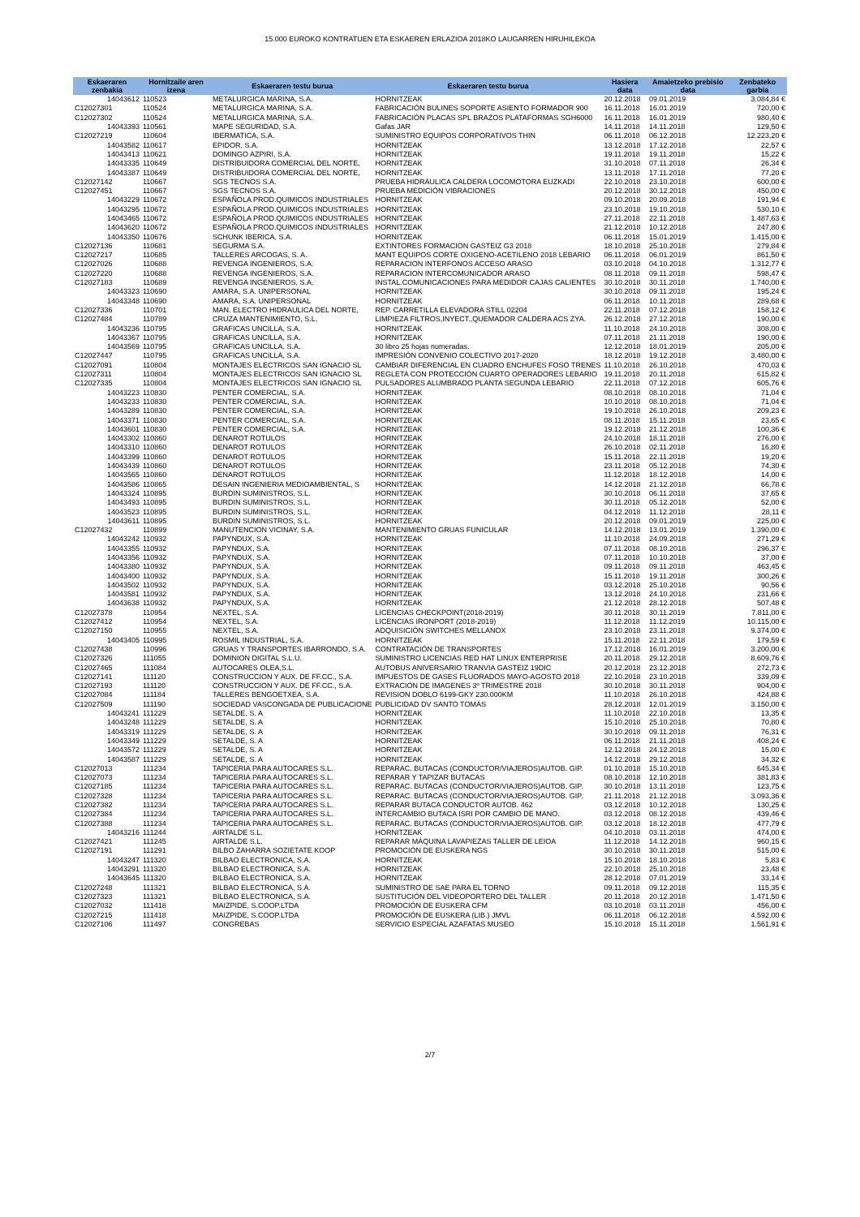15.000 EUROKO KONTRATUEN ETA ESKAEREN ERLAZIOA 2018KO LAUGARREN HIRUHILEKOA
| Eskaeraren zenbakia | Hornitzaile aren izena | Eskaeraren testu burua | Eskaeraren testu burua | Hasiera data | Amaietzeko prebisio data | Zenbateko garbia |
| --- | --- | --- | --- | --- | --- | --- |
| 14043612 | 110523 | METALURGICA MARINA, S.A. | HORNITZEAK | 20.12.2018 | 09.01.2019 | 3.084,84 € |
| C12027301 | 110524 | METALURGICA MARINA, S.A. | FABRICACIÓN BULINES SOPORTE ASIENTO FORMADOR 900 | 16.11.2018 | 16.01.2019 | 720,00 € |
| C12027302 | 110524 | METALURGICA MARINA, S.A. | FABRICACIÓN PLACAS SPL BRAZOS PLATAFORMAS SGH6000 | 16.11.2018 | 16.01.2019 | 980,40 € |
| 14043393 | 110561 | MAPE SEGURIDAD, S.A. | Gafas JAR | 14.11.2018 | 14.11.2018 | 129,50 € |
| C12027219 | 110604 | IBERMATICA, S.A. | SUMINISTRO EQUIPOS CORPORATIVOS THIN | 06.11.2018 | 06.12.2018 | 12.223,20 € |
| 14043582 | 110617 | EPIDOR, S.A. | HORNITZEAK | 13.12.2018 | 17.12.2018 | 22,57 € |
| 14043413 | 110621 | DOMINGO AZPIRI, S.A. | HORNITZEAK | 19.11.2018 | 19.11.2018 | 15,22 € |
| 14043335 | 110649 | DISTRIBUIDORA COMERCIAL DEL NORTE, | HORNITZEAK | 31.10.2018 | 07.11.2018 | 26,34 € |
| 14043387 | 110649 | DISTRIBUIDORA COMERCIAL DEL NORTE, | HORNITZEAK | 13.11.2018 | 17.11.2018 | 77,20 € |
| C12027142 | 110667 | SGS TECNOS S.A. | PRUEBA HIDRÁULICA CALDERA LOCOMOTORA EUZKADI | 22.10.2018 | 23.10.2018 | 600,00 € |
| C12027451 | 110667 | SGS TECNOS S.A. | PRUEBA MEDICIÓN VIBRACIONES | 20.12.2018 | 30.12.2018 | 450,00 € |
| 14043229 | 110672 | ESPAÑOLA PROD.QUIMICOS INDUSTRIALES | HORNITZEAK | 09.10.2018 | 20.09.2018 | 191,94 € |
| 14043295 | 110672 | ESPAÑOLA PROD.QUIMICOS INDUSTRIALES | HORNITZEAK | 23.10.2018 | 19.10.2018 | 530,10 € |
| 14043465 | 110672 | ESPAÑOLA PROD.QUIMICOS INDUSTRIALES | HORNITZEAK | 27.11.2018 | 22.11.2018 | 1.487,63 € |
| 14043620 | 110672 | ESPAÑOLA PROD.QUIMICOS INDUSTRIALES | HORNITZEAK | 21.12.2018 | 10.12.2018 | 247,80 € |
| 14043350 | 110676 | SCHUNK IBERICA, S.A. | HORNITZEAK | 06.11.2018 | 15.01.2019 | 1.415,00 € |
| C12027136 | 110681 | SEGURMA S.A. | EXTINTORES FORMACION GASTEIZ G3 2018 | 18.10.2018 | 25.10.2018 | 279,84 € |
| C12027217 | 110685 | TALLERES ARCOGAS, S. A. | MANT EQUIPOS CORTE OXIGENO-ACETILENO 2018 LEBARIO | 06.11.2018 | 06.01.2019 | 861,50 € |
| C12027026 | 110688 | REVENGA INGENIEROS, S.A. | REPARACION INTERFONOS ACCESO ARASO | 03.10.2018 | 04.10.2018 | 1.312,77 € |
| C12027220 | 110688 | REVENGA INGENIEROS, S.A. | REPARACION INTERCOMUNICADOR ARASO | 08.11.2018 | 09.11.2018 | 598,47 € |
| C12027183 | 110689 | REVENGA INGENIEROS, S.A. | INSTAL.COMUNICACIONES PARA MEDIDOR CAJAS CALIENTES | 30.10.2018 | 30.11.2018 | 1.740,00 € |
| 14043323 | 110690 | AMARA, S.A. UNIPERSONAL | HORNITZEAK | 30.10.2018 | 09.11.2018 | 195,24 € |
| 14043348 | 110690 | AMARA, S.A. UNIPERSONAL | HORNITZEAK | 06.11.2018 | 10.11.2018 | 289,68 € |
| C12027336 | 110701 | MAN. ELECTRO HIDRAULICA DEL NORTE, | REP. CARRETILLA ELEVADORA STILL 02204 | 22.11.2018 | 07.12.2018 | 158,12 € |
| C12027484 | 110789 | CRUZA MANTENIMIENTO, S.L. | LIMPIEZA FILTROS,INYECT.,QUEMADOR CALDERA ACS ZYA. | 26.12.2018 | 27.12.2018 | 190,00 € |
| 14043236 | 110795 | GRAFICAS UNCILLA, S.A. | HORNITZEAK | 11.10.2018 | 24.10.2018 | 308,00 € |
| 14043367 | 110795 | GRAFICAS UNCILLA, S.A. | HORNITZEAK | 07.11.2018 | 21.11.2018 | 190,00 € |
| 14043569 | 110795 | GRAFICAS UNCILLA, S.A. | 30 libro 25 hojas numeradas. | 12.12.2018 | 18.01.2019 | 205,00 € |
| C12027447 | 110795 | GRAFICAS UNCILLA, S.A. | IMPRESIÓN CONVENIO COLECTIVO 2017-2020 | 18.12.2018 | 19.12.2018 | 3.480,00 € |
| C12027091 | 110804 | MONTAJES ELECTRICOS SAN IGNACIO SL | CAMBIAR DIFERENCIAL EN CUADRO ENCHUFES FOSO TRENES | 11.10.2018 | 26.10.2018 | 470,03 € |
| C12027311 | 110804 | MONTAJES ELECTRICOS SAN IGNACIO SL | REGLETA CON PROTECCIÓN CUARTO OPERADORES LEBARIO | 19.11.2018 | 20.11.2018 | 615,82 € |
| C12027335 | 110804 | MONTAJES ELECTRICOS SAN IGNACIO SL | PULSADORES ALUMBRADO PLANTA SEGUNDA LEBARIO | 22.11.2018 | 07.12.2018 | 605,76 € |
| 14043223 | 110830 | PENTER COMERCIAL, S.A. | HORNITZEAK | 08.10.2018 | 08.10.2018 | 71,04 € |
| 14043233 | 110830 | PENTER COMERCIAL, S.A. | HORNITZEAK | 10.10.2018 | 08.10.2018 | 71,04 € |
| 14043289 | 110830 | PENTER COMERCIAL, S.A. | HORNITZEAK | 19.10.2018 | 26.10.2018 | 209,23 € |
| 14043371 | 110830 | PENTER COMERCIAL, S.A. | HORNITZEAK | 08.11.2018 | 15.11.2018 | 23,65 € |
| 14043601 | 110830 | PENTER COMERCIAL, S.A. | HORNITZEAK | 19.12.2018 | 21.12.2018 | 100,36 € |
| 14043302 | 110860 | DENAROT ROTULOS | HORNITZEAK | 24.10.2018 | 18.11.2018 | 276,00 € |
| 14043310 | 110860 | DENAROT ROTULOS | HORNITZEAK | 26.10.2018 | 02.11.2018 | 16,80 € |
| 14043399 | 110860 | DENAROT ROTULOS | HORNITZEAK | 15.11.2018 | 22.11.2018 | 19,20 € |
| 14043439 | 110860 | DENAROT ROTULOS | HORNITZEAK | 23.11.2018 | 05.12.2018 | 74,30 € |
| 14043565 | 110860 | DENAROT ROTULOS | HORNITZEAK | 11.12.2018 | 18.12.2018 | 14,00 € |
| 14043586 | 110865 | DESAIN INGENIERIA MEDIOAMBIENTAL, S | HORNITZEAK | 14.12.2018 | 21.12.2018 | 66,78 € |
| 14043324 | 110895 | BURDIN SUMINISTROS, S.L. | HORNITZEAK | 30.10.2018 | 06.11.2018 | 37,65 € |
| 14043493 | 110895 | BURDIN SUMINISTROS, S.L. | HORNITZEAK | 30.11.2018 | 05.12.2018 | 52,00 € |
| 14043523 | 110895 | BURDIN SUMINISTROS, S.L. | HORNITZEAK | 04.12.2018 | 11.12.2018 | 28,11 € |
| 14043611 | 110895 | BURDIN SUMINISTROS, S.L. | HORNITZEAK | 20.12.2018 | 09.01.2019 | 225,00 € |
| C12027432 | 110899 | MANUTENCION VICINAY, S.A. | MANTENIMIENTO GRUAS FUNICULAR | 14.12.2018 | 13.01.2019 | 1.390,00 € |
| 14043242 | 110932 | PAPYNDUX, S.A. | HORNITZEAK | 11.10.2018 | 24.09.2018 | 271,29 € |
| 14043355 | 110932 | PAPYNDUX, S.A. | HORNITZEAK | 07.11.2018 | 08.10.2018 | 296,37 € |
| 14043356 | 110932 | PAPYNDUX, S.A. | HORNITZEAK | 07.11.2018 | 10.10.2018 | 37,00 € |
| 14043380 | 110932 | PAPYNDUX, S.A. | HORNITZEAK | 09.11.2018 | 09.11.2018 | 463,45 € |
| 14043400 | 110932 | PAPYNDUX, S.A. | HORNITZEAK | 15.11.2018 | 19.11.2018 | 300,26 € |
| 14043502 | 110932 | PAPYNDUX, S.A. | HORNITZEAK | 03.12.2018 | 25.10.2018 | 90,56 € |
| 14043581 | 110932 | PAPYNDUX, S.A. | HORNITZEAK | 13.12.2018 | 24.10.2018 | 231,66 € |
| 14043638 | 110932 | PAPYNDUX, S.A. | HORNITZEAK | 21.12.2018 | 28.12.2018 | 507,48 € |
| C12027378 | 110954 | NEXTEL, S.A. | LICENCIAS CHECKPOINT(2018-2019) | 30.11.2018 | 30.11.2019 | 7.811,00 € |
| C12027412 | 110954 | NEXTEL, S.A. | LICENCIAS IRONPORT (2018-2019) | 11.12.2018 | 11.12.2019 | 10.115,00 € |
| C12027150 | 110955 | NEXTEL, S.A. | ADQUISICIÓN SWITCHES MELLANOX | 23.10.2018 | 23.11.2018 | 9.374,00 € |
| 14043405 | 110995 | ROSMIL INDUSTRIAL, S.A. | HORNITZEAK | 15.11.2018 | 22.11.2018 | 179,59 € |
| C12027438 | 110996 | GRUAS Y TRANSPORTES IBARRONDO, S.A. | CONTRATACIÓN DE TRANSPORTES | 17.12.2018 | 16.01.2019 | 3.200,00 € |
| C12027326 | 111055 | DOMINION DIGITAL S.L.U. | SUMINISTRO LICENCIAS RED HAT LINUX ENTERPRISE | 20.11.2018 | 29.12.2018 | 8.609,76 € |
| C12027465 | 111084 | AUTOCARES OLEA,S.L. | AUTOBUS ANIVERSARIO TRANVIA GASTEIZ 19DIC | 20.12.2018 | 23.12.2018 | 272,73 € |
| C12027141 | 111120 | CONSTRUCCION Y AUX. DE FF.CC., S.A. | IMPUESTOS DE GASES FLUORADOS MAYO-AGOSTO 2018 | 22.10.2018 | 23.10.2018 | 339,09 € |
| C12027193 | 111120 | CONSTRUCCION Y AUX. DE FF.CC., S.A. | EXTRACIÓN DE IMAGENES 3º TRIMESTRE 2018 | 30.10.2018 | 30.11.2018 | 904,00 € |
| C12027084 | 111184 | TALLERES BENGOETXEA, S.A. | REVISION DOBLO 6199-GKY 230.000KM | 11.10.2018 | 26.10.2018 | 424,88 € |
| C12027509 | 111190 | SOCIEDAD VASCONGADA DE PUBLICACIONE | PUBLICIDAD DV SANTO TOMÁS | 28.12.2018 | 12.01.2019 | 3.150,00 € |
| 14043241 | 111229 | SETALDE, S. A | HORNITZEAK | 11.10.2018 | 22.10.2018 | 13,35 € |
| 14043248 | 111229 | SETALDE, S. A | HORNITZEAK | 15.10.2018 | 25.10.2018 | 70,80 € |
| 14043319 | 111229 | SETALDE, S. A | HORNITZEAK | 30.10.2018 | 09.11.2018 | 76,31 € |
| 14043349 | 111229 | SETALDE, S. A | HORNITZEAK | 06.11.2018 | 21.11.2018 | 408,24 € |
| 14043572 | 111229 | SETALDE, S. A | HORNITZEAK | 12.12.2018 | 24.12.2018 | 15,00 € |
| 14043587 | 111229 | SETALDE, S. A | HORNITZEAK | 14.12.2018 | 29.12.2018 | 34,32 € |
| C12027013 | 111234 | TAPICERIA PARA AUTOCARES S.L. | REPARAC. BUTACAS (CONDUCTOR/VIAJEROS)AUTOB. GIP. | 01.10.2018 | 15.10.2018 | 645,34 € |
| C12027073 | 111234 | TAPICERIA PARA AUTOCARES S.L. | REPARAR Y TAPIZAR BUTACAS | 08.10.2018 | 12.10.2018 | 381,83 € |
| C12027185 | 111234 | TAPICERIA PARA AUTOCARES S.L. | REPARAC. BUTACAS (CONDUCTOR/VIAJEROS)AUTOB. GIP. | 30.10.2018 | 13.11.2018 | 123,75 € |
| C12027328 | 111234 | TAPICERIA PARA AUTOCARES S.L. | REPARAC. BUTACAS (CONDUCTOR/VIAJEROS)AUTOB. GIP. | 21.11.2018 | 21.12.2018 | 3.093,36 € |
| C12027382 | 111234 | TAPICERIA PARA AUTOCARES S.L. | REPARAR BUTACA CONDUCTOR AUTOB. 462 | 03.12.2018 | 10.12.2018 | 130,25 € |
| C12027384 | 111234 | TAPICERIA PARA AUTOCARES S.L. | INTERCAMBIO BUTACA ISRI POR CAMBIO DE MANO. | 03.12.2018 | 08.12.2018 | 439,46 € |
| C12027388 | 111234 | TAPICERIA PARA AUTOCARES S.L. | REPARAC. BUTACAS (CONDUCTOR/VIAJEROS)AUTOB. GIP. | 03.12.2018 | 18.12.2018 | 477,79 € |
| 14043216 | 111244 | AIRTALDE S.L. | HORNITZEAK | 04.10.2018 | 03.11.2018 | 474,00 € |
| C12027421 | 111245 | AIRTALDE S.L. | REPARAR MÁQUINA LAVAPIEZAS TALLER DE LEIOA | 11.12.2018 | 14.12.2018 | 960,15 € |
| C12027191 | 111291 | BILBO ZAHARRA SOZIETATE KOOP | PROMOCIÓN DE EUSKERA NGS | 30.10.2018 | 30.11.2018 | 515,00 € |
| 14043247 | 111320 | BILBAO ELECTRONICA, S.A. | HORNITZEAK | 15.10.2018 | 18.10.2018 | 5,83 € |
| 14043291 | 111320 | BILBAO ELECTRONICA, S.A. | HORNITZEAK | 22.10.2018 | 25.10.2018 | 23,48 € |
| 14043645 | 111320 | BILBAO ELECTRONICA, S.A. | HORNITZEAK | 28.12.2018 | 07.01.2019 | 33,14 € |
| C12027248 | 111321 | BILBAO ELECTRONICA, S.A. | SUMINISTRO DE SAE PARA EL TORNO | 09.11.2018 | 09.12.2018 | 115,35 € |
| C12027323 | 111321 | BILBAO ELECTRONICA, S.A. | SUSTITUCIÓN DEL VIDEOPORTERO DEL TALLER | 20.11.2018 | 20.12.2018 | 1.471,50 € |
| C12027032 | 111418 | MAIZPIDE, S.COOP.LTDA | PROMOCIÓN DE EUSKERA CFM | 03.10.2018 | 03.11.2018 | 456,00 € |
| C12027215 | 111418 | MAIZPIDE, S.COOP.LTDA | PROMOCIÓN DE EUSKERA (LIB.) JMVL | 06.11.2018 | 06.12.2018 | 4.592,00 € |
| C12027106 | 111497 | CONGREBAS | SERVICIO ESPECIAL AZAFATAS MUSEO | 15.10.2018 | 15.11.2018 | 1.561,91 € |
2/7